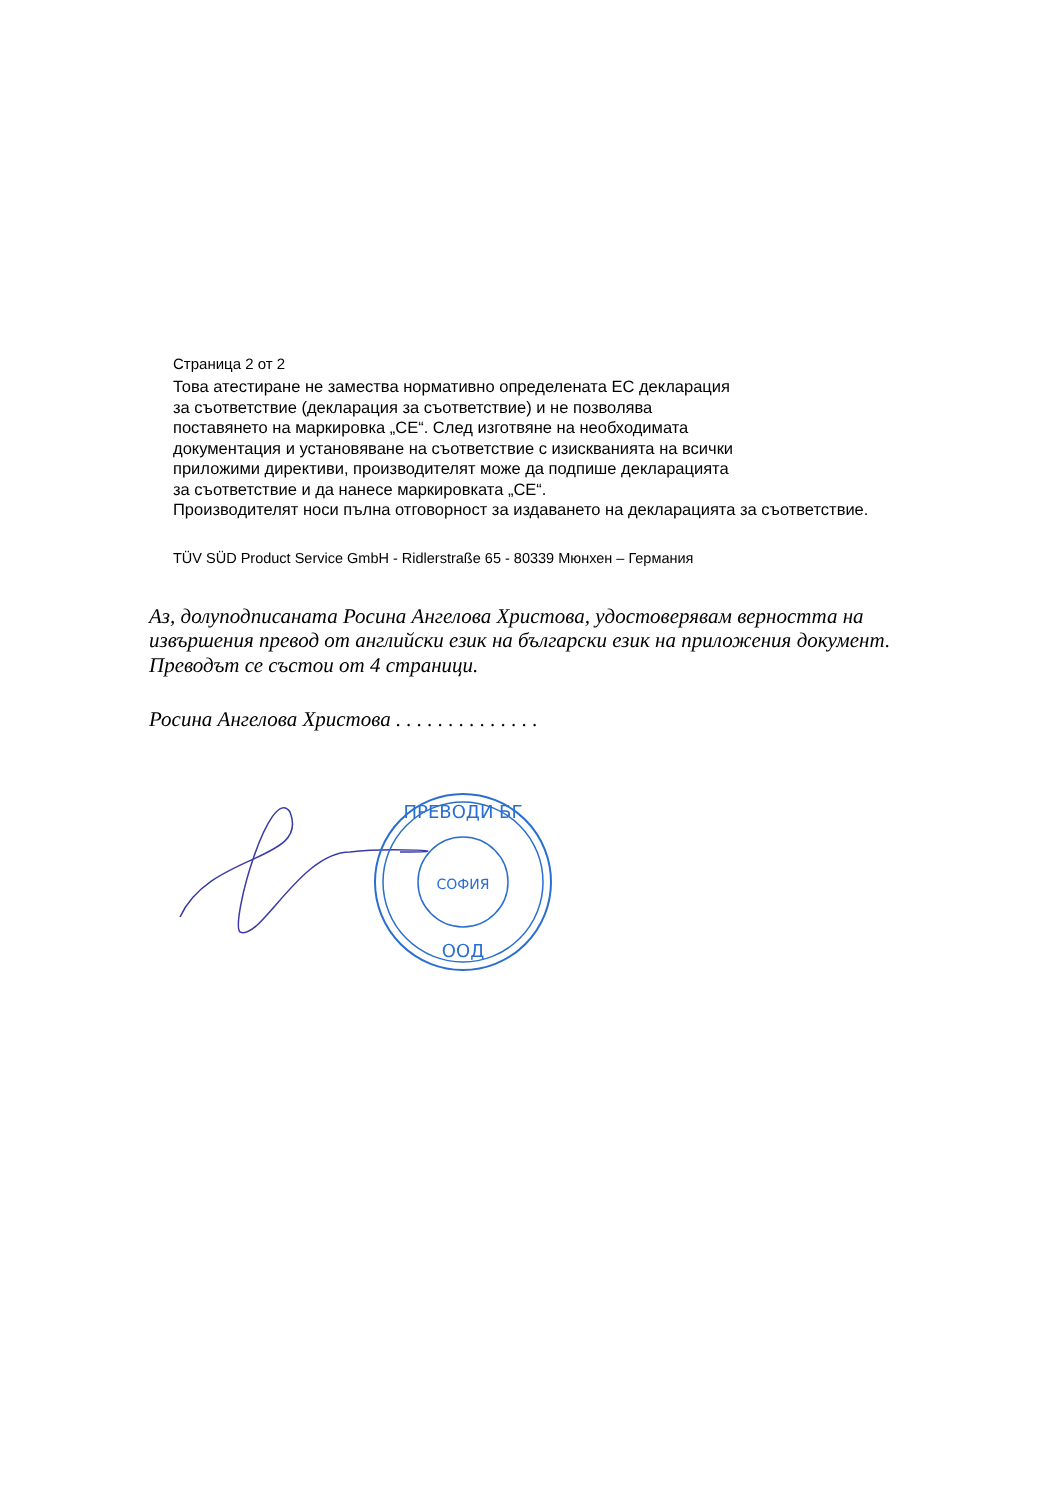Страница 2 от 2
Това атестиране не замества нормативно определената ЕС декларация
за съответствие (декларация за съответствие) и не позволява
поставянето на маркировка „CE“. След изготвяне на необходимата
документация и установяване на съответствие с изискванията на всички
приложими директиви, производителят може да подпише декларацията
за съответствие и да нанесе маркировката „CE“.
Производителят носи пълна отговорност за издаването на декларацията за съответствие.
TÜV SÜD Product Service GmbH - Ridlerstraße 65 - 80339 Мюнхен – Германия
Аз, долуподписаната Росина Ангелова Христова, удостоверявам верността на
извършения превод от английски език на български език на приложения документ.
Преводът се състои от 4 страници.
Росина Ангелова Христова . . . . . . . . . . . . . .
ПРЕВОДИ БГ
СОФИЯ
ООД